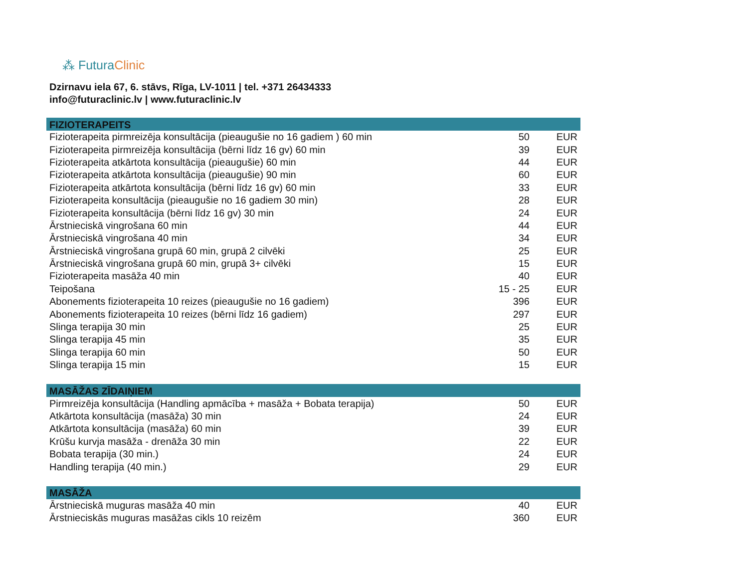⁂ Futura Clinic
Dzirnavu iela 67, 6. stāvs, Rīga, LV-1011 | tel. +371 26434333
info@futuraclinic.lv | www.futuraclinic.lv
| FIZIOTERAPEITS | | |
| --- | --- | --- |
| Fizioterapeita pirmreizēja konsultācija (pieaugušie no 16 gadiem ) 60 min | 50 | EUR |
| Fizioterapeita pirmreizēja konsultācija (bērni līdz 16 gv) 60 min | 39 | EUR |
| Fizioterapeita atkārtota konsultācija (pieaugušie) 60 min | 44 | EUR |
| Fizioterapeita atkārtota konsultācija (pieaugušie) 90 min | 60 | EUR |
| Fizioterapeita atkārtota konsultācija (bērni līdz 16 gv) 60 min | 33 | EUR |
| Fizioterapeita konsultācija (pieaugušie no 16 gadiem 30 min) | 28 | EUR |
| Fizioterapeita konsultācija (bērni līdz 16 gv) 30 min | 24 | EUR |
| Ārstnieciskā vingrošana 60 min | 44 | EUR |
| Ārstnieciskā vingrošana 40 min | 34 | EUR |
| Ārstnieciskā vingrošana grupā 60 min, grupā 2 cilvēki | 25 | EUR |
| Ārstnieciskā vingrošana grupā 60 min, grupā 3+ cilvēki | 15 | EUR |
| Fizioterapeita masāža 40 min | 40 | EUR |
| Teipošana | 15 - 25 | EUR |
| Abonements fizioterapeita 10 reizes (pieaugušie no 16 gadiem) | 396 | EUR |
| Abonements fizioterapeita 10 reizes (bērni līdz 16 gadiem) | 297 | EUR |
| Slinga terapija 30 min | 25 | EUR |
| Slinga terapija 45 min | 35 | EUR |
| Slinga terapija 60 min | 50 | EUR |
| Slinga terapija 15 min | 15 | EUR |
| MASĀŽAS ZĪDAIŅIEM | | |
| Pirmreizēja konsultācija (Handling apmācība + masāža + Bobata terapija) | 50 | EUR |
| Atkārtota konsultācija (masāža) 30 min | 24 | EUR |
| Atkārtota konsultācija (masāža) 60 min | 39 | EUR |
| Krūšu kurvja masāža - drenāža 30 min | 22 | EUR |
| Bobata terapija (30 min.) | 24 | EUR |
| Handling terapija (40 min.) | 29 | EUR |
| MASĀŽA | | |
| Ārstnieciskā muguras masāža 40 min | 40 | EUR |
| Ārstnieciskās muguras masāžas cikls 10 reizēm | 360 | EUR |